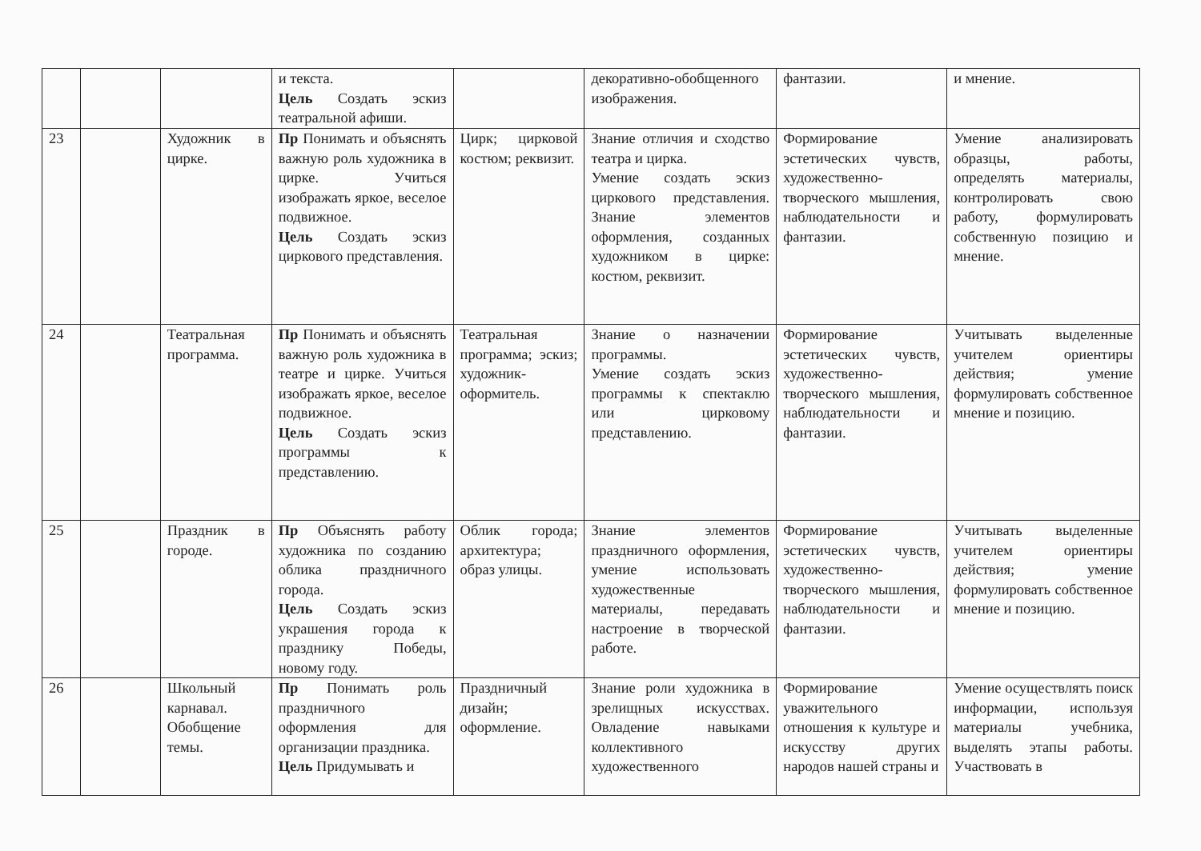| | | | и текста. Цель Создать эскиз театральной афиши. | | декоративно-обобщенного изображения. | фантазии. | и мнение. |
| 23 | | Художник в цирке. | Пр Понимать и объяснять важную роль художника в цирке. Учиться изображать яркое, веселое подвижное. Цель Создать эскиз циркового представления. | Цирк; цирковой костюм; реквизит. | Знание отличия и сходство театра и цирка. Умение создать эскиз циркового представления. Знание элементов оформления, созданных художником в цирке: костюм, реквизит. | Формирование эстетических чувств, художественно-творческого мышления, наблюдательности и фантазии. | Умение анализировать образцы, работы, определять материалы, контролировать свою работу, формулировать собственную позицию и мнение. |
| 24 | | Театральная программа. | Пр Понимать и объяснять важную роль художника в театре и цирке. Учиться изображать яркое, веселое подвижное. Цель Создать эскиз программы к представлению. | Театральная программа; эскиз; художник-оформитель. | Знание о назначении программы. Умение создать эскиз программы к спектаклю или цирковому представлению. | Формирование эстетических чувств, художественно-творческого мышления, наблюдательности и фантазии. | Учитывать выделенные учителем ориентиры действия; умение формулировать собственное мнение и позицию. |
| 25 | | Праздник в городе. | Пр Объяснять работу художника по созданию облика праздничного города. Цель Создать эскиз украшения города к празднику Победы, новому году. | Облик города; архитектура; образ улицы. | Знание элементов праздничного оформления, умение использовать художественные материалы, передавать настроение в творческой работе. | Формирование эстетических чувств, художественно-творческого мышления, наблюдательности и фантазии. | Учитывать выделенные учителем ориентиры действия; умение формулировать собственное мнение и позицию. |
| 26 | | Школьный карнавал. Обобщение темы. | Пр Понимать роль праздничного оформления для организации праздника. Цель Придумывать и | Праздничный дизайн; оформление. | Знание роли художника в зрелищных искусствах. Овладение навыками коллективного художественного | Формирование уважительного отношения к культуре и искусству других народов нашей страны и | Умение осуществлять поиск информации, используя материалы учебника, выделять этапы работы. Участвовать в |